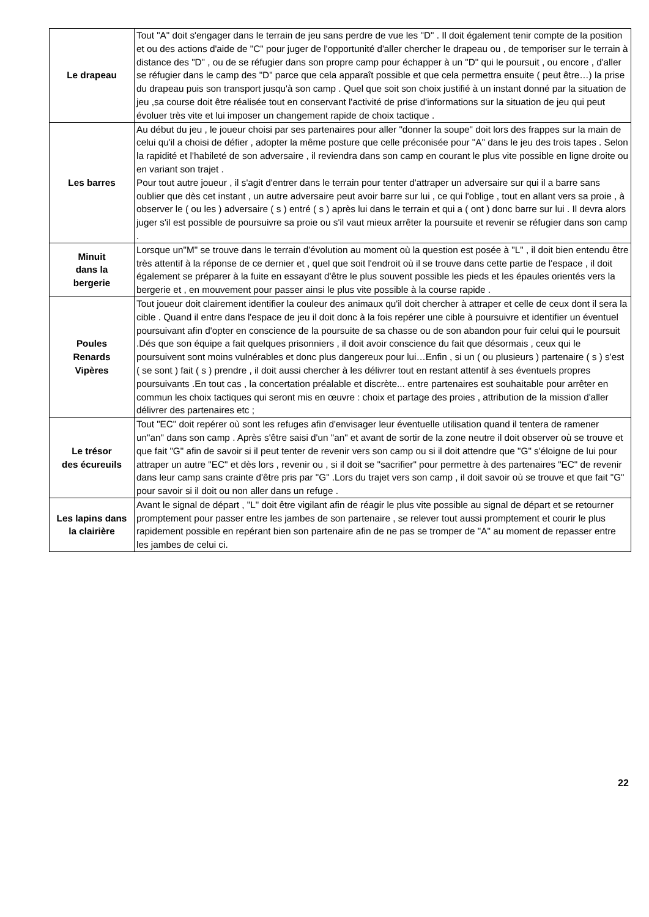| Le drapeau | Tout "A" doit s'engager dans le terrain de jeu sans perdre de vue les "D" . Il doit également tenir compte de la position et ou des actions d'aide de "C" pour juger de l'opportunité d'aller chercher le drapeau ou , de temporiser sur le terrain à distance des "D" , ou de se réfugier dans son propre camp pour échapper à un "D" qui le poursuit , ou encore , d'aller se réfugier dans le camp des "D" parce que cela apparaît possible et que cela permettra ensuite ( peut être…) la prise du drapeau puis son transport jusqu'à son camp . Quel que soit son choix justifié à un instant donné par la situation de jeu ,sa course doit être réalisée tout en conservant l'activité de prise d'informations sur la situation de jeu qui peut évoluer très vite et lui imposer un changement rapide de choix tactique . |
| Les barres | Au début du jeu , le joueur choisi par ses partenaires pour aller "donner la soupe" doit lors des frappes sur la main de celui qu'il a choisi de défier , adopter la même posture que celle préconisée pour "A" dans le jeu des trois tapes . Selon la rapidité et l'habileté de son adversaire , il reviendra dans son camp en courant le plus vite possible en ligne droite ou en variant son trajet . Pour tout autre joueur , il s'agit d'entrer dans le terrain pour tenter d'attraper un adversaire sur qui il a barre sans oublier que dès cet instant , un autre adversaire peut avoir barre sur lui , ce qui l'oblige , tout en allant vers sa proie , à observer le ( ou les ) adversaire ( s ) entré ( s ) après lui dans le terrain et qui a ( ont ) donc barre sur lui . Il devra alors juger s'il est possible de poursuivre sa proie ou s'il vaut mieux arrêter la poursuite et revenir se réfugier dans son camp . |
| Minuit dans la bergerie | Lorsque un"M" se trouve dans le terrain d'évolution au moment où la question est posée à "L" , il doit bien entendu être très attentif à la réponse de ce dernier et , quel que soit l'endroit où il se trouve dans cette partie de l'espace , il doit également se préparer à la fuite en essayant d'être le plus souvent possible les pieds et les épaules orientés vers la bergerie et , en mouvement pour passer ainsi le plus vite possible à la course rapide . |
| Poules Renards Vipères | Tout joueur doit clairement identifier la couleur des animaux qu'il doit chercher à attraper et celle de ceux dont il sera la cible . Quand il entre dans l'espace de jeu il doit donc à la fois repérer une cible à poursuivre et identifier un éventuel poursuivant afin d'opter en conscience de la poursuite de sa chasse ou de son abandon pour fuir celui qui le poursuit .Dés que son équipe a fait quelques prisonniers , il doit avoir conscience du fait que désormais , ceux qui le poursuivent sont moins vulnérables et donc plus dangereux pour lui…Enfin , si un ( ou plusieurs ) partenaire ( s ) s'est ( se sont ) fait ( s ) prendre , il doit aussi chercher à les délivrer tout en restant attentif à ses éventuels propres poursuivants .En tout cas , la concertation préalable et discrète... entre partenaires est souhaitable pour arrêter en commun les choix tactiques qui seront mis en œuvre : choix et partage des proies , attribution de la mission d'aller délivrer des partenaires etc ; |
| Le trésor des écureuils | Tout "EC" doit repérer où sont les refuges afin d'envisager leur éventuelle utilisation quand il tentera de ramener un"an" dans son camp . Après s'être saisi d'un "an" et avant de sortir de la zone neutre il doit observer où se trouve et que fait "G" afin de savoir si il peut tenter de revenir vers son camp ou si il doit attendre que "G" s'éloigne de lui pour attraper un autre "EC" et dès lors , revenir ou , si il doit se "sacrifier" pour permettre à des partenaires "EC" de revenir dans leur camp sans crainte d'être pris par "G" .Lors du trajet vers son camp , il doit savoir où se trouve et que fait "G" pour savoir si il doit ou non aller dans un refuge . |
| Les lapins dans la clairière | Avant le signal de départ , "L" doit être vigilant afin de réagir le plus vite possible au signal de départ et se retourner promptement pour passer entre les jambes de son partenaire , se relever tout aussi promptement et courir le plus rapidement possible en repérant bien son partenaire afin de ne pas se tromper de "A" au moment de repasser entre les jambes de celui ci. |
22